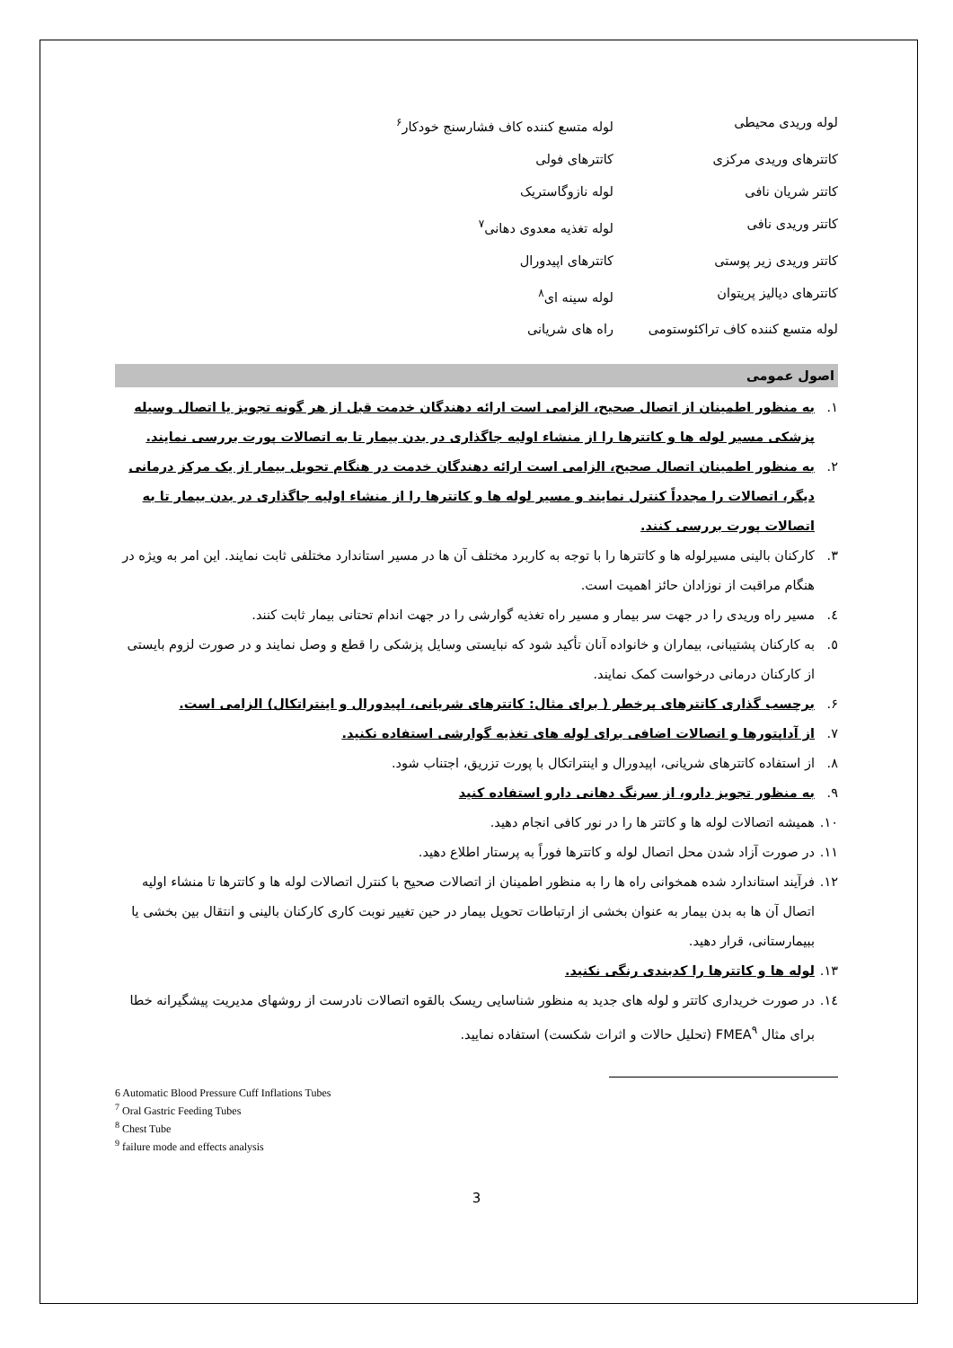لوله وریدی محیطی
لوله متسع کننده کاف فشارسنج خودکار<sup>۶</sup>
کاتترهای وریدی مرکزی
کاتترهای فولی
کاتتر شریان نافی
لوله نازوگاستریک
کاتتر وریدی نافی
لوله تغذیه معدوی دهانی<sup>۷</sup>
کاتتر وریدی زیر پوستی
کاتترهای اپیدورال
کاتترهای دیالیز پریتوان
لوله سینه ای<sup>۸</sup>
لوله متسع کننده کاف تراکئوستومی
راه های شریانی
اصول عمومی
۱. به منظور اطمینان از اتصال صحیح، الزامی است ارائه دهندگان خدمت قبل از هر گونه تجویز یا اتصال وسیله پزشکی مسیر لوله ها و کاتترها را از منشاء اولیه جاگذاری در بدن بیمار تا به اتصالات پورت بررسی نمایند.
۲. به منظور اطمینان اتصال صحیح، الزامی است ارائه دهندگان خدمت در هنگام تحویل بیمار از یک مرکز درمانی دیگر، اتصالات را مجدداً کنترل نمایند و مسیر لوله ها و کاتترها را از منشاء اولیه جاگذاری در بدن بیمار تا به اتصالات پورت بررسی کنند.
۳. کارکنان بالینی مسیرلوله ها و کاتترها را با توجه به کاربرد مختلف آن ها در مسیر استاندارد مختلفی ثابت نمایند. این امر به ویژه در هنگام مراقبت از نوزادان حائز اهمیت است.
٤. مسیر راه وریدی را در جهت سر بیمار و مسیر راه تغذیه گوارشی را در جهت اندام تحتانی بیمار ثابت کنند.
٥. به کارکنان پشتیبانی، بیماران و خانواده آنان تأکید شود که نبایستی وسایل پزشکی را قطع و وصل نمایند و در صورت لزوم بایستی از کارکنان درمانی درخواست کمک نمایند.
۶. برچسب گذاری کاتترهای پرخطر ( برای مثال: کاتترهای شریانی، اپیدورال و اینتراتکال) الزامی است.
۷. از آداپتورها و اتصالات اضافی برای لوله های تغذیه گوارشی استفاده نکنید.
۸. از استفاده کاتترهای شریانی، اپیدورال و اینتراتکال با پورت تزریق، اجتناب شود.
۹. به منظور تجویز دارو، از سرنگ دهانی دارو استفاده کنید
۱۰. همیشه اتصالات لوله ها و کاتتر ها را در نور کافی انجام دهید.
۱۱. در صورت آزاد شدن محل اتصال لوله و کاتترها فوراً به پرستار اطلاع دهید.
۱۲. فرآیند استاندارد شده همخوانی راه ها را به منظور اطمینان از اتصالات صحیح با کنترل اتصالات لوله ها و کاتترها تا منشاء اولیه اتصال آن ها به بدن بیمار به عنوان بخشی از ارتباطات تحویل بیمار در حین تغییر نوبت کاری کارکنان بالینی و انتقال بین بخشی یا ببیمارستانی، قرار دهید.
۱۳. لوله ها و کاتترها را کدبندی رنگی نکنید.
١٤. در صورت خریداری کاتتر و لوله های جدید به منظور شناسایی ریسک بالقوه اتصالات نادرست از روشهای مدیریت پیشگیرانه خطا برای مثال FMEA<sup>۹</sup> (تحلیل حالات و اثرات شکست) استفاده نمایید.
6 Automatic Blood Pressure Cuff Inflations Tubes
<sup>7</sup> Oral Gastric Feeding Tubes
<sup>8</sup> Chest Tube
<sup>9</sup> failure mode and effects analysis
3